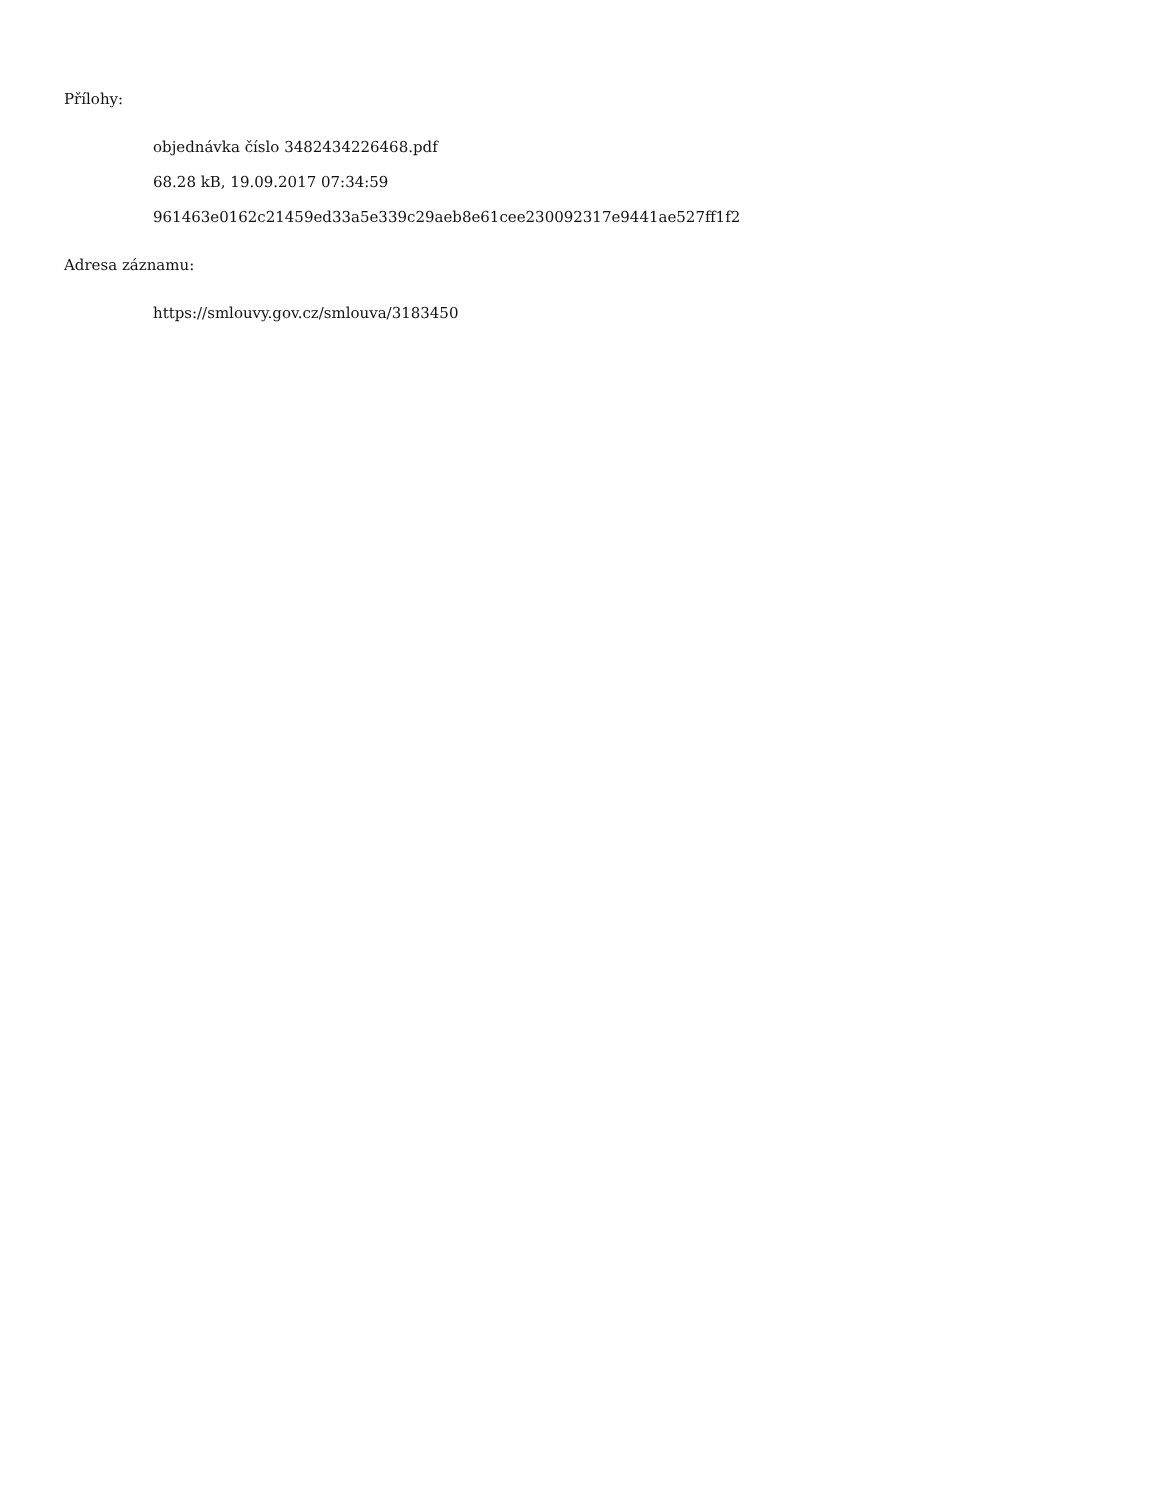Přílohy:
objednávka číslo 3482434226468.pdf
68.28 kB, 19.09.2017 07:34:59
961463e0162c21459ed33a5e339c29aeb8e61cee230092317e9441ae527ff1f2
Adresa záznamu:
https://smlouvy.gov.cz/smlouva/3183450